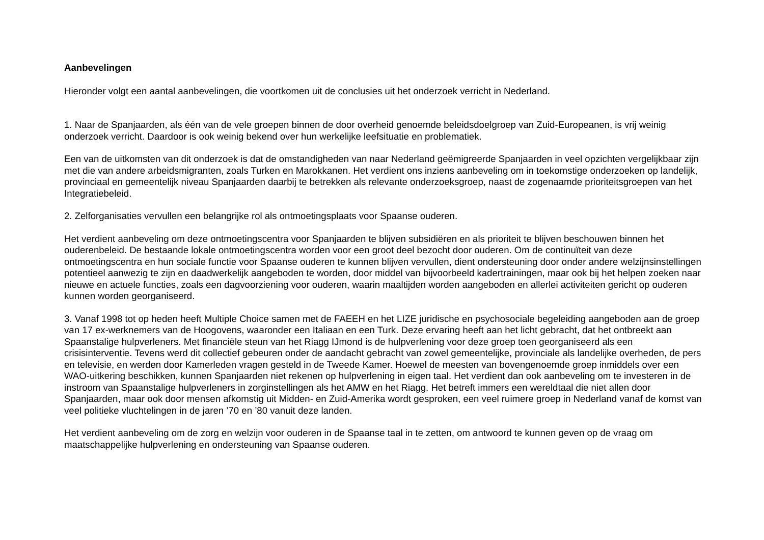Aanbevelingen
Hieronder volgt een aantal aanbevelingen, die voortkomen uit de conclusies uit het onderzoek verricht in Nederland.
1. Naar de Spanjaarden, als één van de vele groepen binnen de door overheid genoemde beleidsdoelgroep van Zuid-Europeanen, is vrij weinig onderzoek verricht. Daardoor is ook weinig bekend over hun werkelijke leefsituatie en problematiek.
Een van de uitkomsten van dit onderzoek is dat de omstandigheden van naar Nederland geëmigreerde Spanjaarden in veel opzichten vergelijkbaar zijn met die van andere arbeidsmigranten, zoals Turken en Marokkanen. Het verdient ons inziens aanbeveling om in toekomstige onderzoeken op landelijk, provinciaal en gemeentelijk niveau Spanjaarden daarbij te betrekken als relevante onderzoeksgroep, naast de zogenaamde prioriteitsgroepen van het Integratiebeleid.
2. Zelforganisaties vervullen een belangrijke rol als ontmoetingsplaats voor Spaanse ouderen.
Het verdient aanbeveling om deze ontmoetingscentra voor Spanjaarden te blijven subsidiëren en als prioriteit te blijven beschouwen binnen het ouderenbeleid. De bestaande lokale ontmoetingscentra worden voor een groot deel bezocht door ouderen. Om de continuïteit van deze ontmoetingscentra en hun sociale functie voor Spaanse ouderen te kunnen blijven vervullen, dient ondersteuning door onder andere welzijnsinstellingen potentieel aanwezig te zijn en daadwerkelijk aangeboden te worden, door middel van bijvoorbeeld kadertrainingen, maar ook bij het helpen zoeken naar nieuwe en actuele functies, zoals een dagvoorziening voor ouderen, waarin maaltijden worden aangeboden en allerlei activiteiten gericht op ouderen kunnen worden georganiseerd.
3. Vanaf 1998 tot op heden heeft Multiple Choice samen met de FAEEH en het LIZE juridische en psychosociale begeleiding aangeboden aan de groep van 17 ex-werknemers van de Hoogovens, waaronder een Italiaan en een Turk. Deze ervaring heeft aan het licht gebracht, dat het ontbreekt aan Spaanstalige hulpverleners. Met financiële steun van het Riagg IJmond is de hulpverlening voor deze groep toen georganiseerd als een crisisinterventie. Tevens werd dit collectief gebeuren onder de aandacht gebracht van zowel gemeentelijke, provinciale als landelijke overheden, de pers en televisie, en werden door Kamerleden vragen gesteld in de Tweede Kamer. Hoewel de meesten van bovengenoemde groep inmiddels over een WAO-uitkering beschikken, kunnen Spanjaarden niet rekenen op hulpverlening in eigen taal. Het verdient dan ook aanbeveling om te investeren in de instroom van Spaanstalige hulpverleners in zorginstellingen als het AMW en het Riagg. Het betreft immers een wereldtaal die niet allen door Spanjaarden, maar ook door mensen afkomstig uit Midden- en Zuid-Amerika wordt gesproken, een veel ruimere groep in Nederland vanaf de komst van veel politieke vluchtelingen in de jaren ’70 en ’80 vanuit deze landen.
Het verdient aanbeveling om de zorg en welzijn voor ouderen in de Spaanse taal in te zetten, om antwoord te kunnen geven op de vraag om maatschappelijke hulpverlening en ondersteuning van Spaanse ouderen.